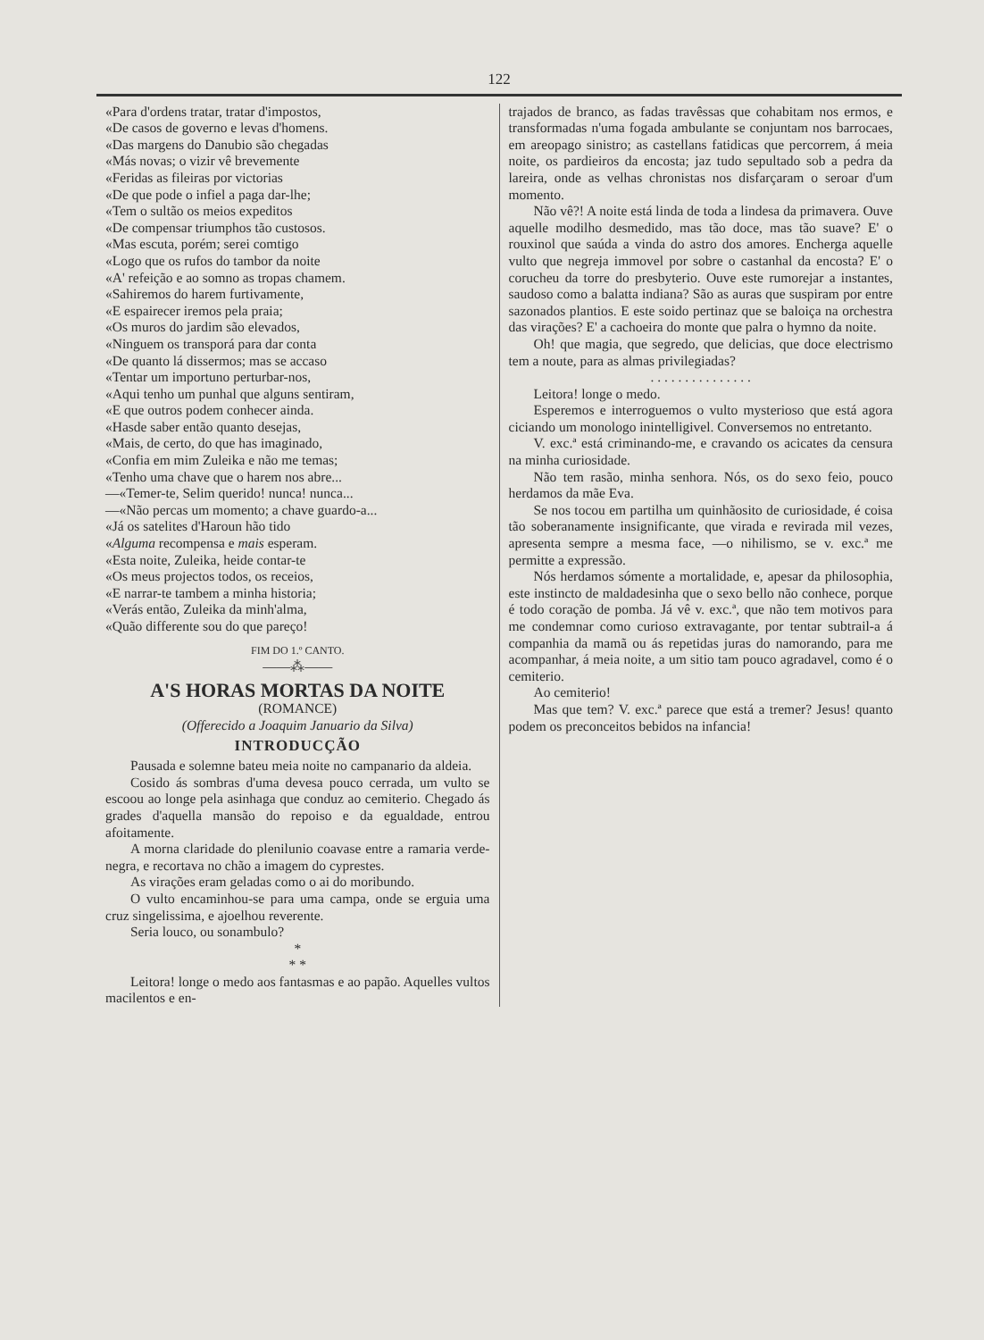122
«Para d'ordens tratar, tratar d'impostos,
«De casos de governo e levas d'homens.
«Das margens do Danubio são chegadas
«Más novas; o vizir vê brevemente
«Feridas as fileiras por victorias
«De que pode o infiel a paga dar-lhe;
«Tem o sultão os meios expeditos
«De compensar triumphos tão custosos.
«Mas escuta, porém; serei comtigo
«Logo que os rufos do tambor da noite
«A' refeição e ao somno as tropas chamem.
«Sahiremos do harem furtivamente,
«E espairecer iremos pela praia;
«Os muros do jardim são elevados,
«Ninguem os transporá para dar conta
«De quanto lá dissermos; mas se accaso
«Tentar um importuno perturbar-nos,
«Aqui tenho um punhal que alguns sentiram,
«E que outros podem conhecer ainda.
«Hasde saber então quanto desejas,
«Mais, de certo, do que has imaginado,
«Confia em mim Zuleika e não me temas;
«Tenho uma chave que o harem nos abre...
—«Temer-te, Selim querido! nunca! nunca...
—«Não percas um momento; a chave guardo-a...
«Já os satelites d'Haroun hão tido
«Alguma recompensa e mais esperam.
«Esta noite, Zuleika, heide contar-te
«Os meus projectos todos, os receios,
«E narrar-te tambem a minha historia;
«Verás então, Zuleika da minh'alma,
«Quão differente sou do que pareço!
FIM DO 1.º CANTO.
——⁂——
A'S HORAS MORTAS DA NOITE
(ROMANCE)
(Offerecido a Joaquim Januario da Silva)
INTRODUCÇÃO
Pausada e solemne bateu meia noite no campanario da aldeia.
Cosido ás sombras d'uma devesa pouco cerrada, um vulto se escoou ao longe pela asinhaga que conduz ao cemiterio. Chegado ás grades d'aquella mansão do repoiso e da egualdade, entrou afoitamente.
A morna claridade do plenilunio coavase entre a ramaria verde-negra, e recortava no chão a imagem do cyprestes.
As virações eram geladas como o ai do moribundo.
O vulto encaminhou-se para uma campa, onde se erguia uma cruz singelissima, e ajoelhou reverente.
Seria louco, ou sonambulo?
*
* *
Leitora! longe o medo aos fantasmas e ao papão. Aquelles vultos macilentos e en-
trajados de branco, as fadas travêssas que cohabitam nos ermos, e transformadas n'uma fogada ambulante se conjuntam nos barrocaes, em areopago sinistro; as castellans fatidicas que percorrem, á meia noite, os pardieiros da encosta; jaz tudo sepultado sob a pedra da lareira, onde as velhas chronistas nos disfarçaram o seroar d'um momento.
Não vê?! A noite está linda de toda a lindesa da primavera. Ouve aquelle modilho desmedido, mas tão doce, mas tão suave? E' o rouxinol que saúda a vinda do astro dos amores. Encherga aquelle vulto que negreja immovel por sobre o castanhal da encosta? E' o coruchеu da torre do presbyterio. Ouve este rumorejar a instantes, saudoso como a balatta indiana? São as auras que suspiram por entre sazonados plantios. E este soido pertinaz que se baloiça na orchestra das virações? E' a cachoeira do monte que palra o hymno da noite.
Oh! que magia, que segredo, que delicias, que doce electrismo tem a noute, para as almas privilegiadas?
. . . . . . . . . . . . . . .
Leitora! longe o medo.
Esperemos e interroguemos o vulto mysterioso que está agora ciciando um monologo inintelligivel. Conversemos no entretanto.
V. exc.ª está criminando-me, e cravando os acicates da censura na minha curiosidade.
Não tem rasão, minha senhora. Nós, os do sexo feio, pouco herdamos da mãe Eva.
Se nos tocou em partilha um quinhãosito de curiosidade, é coisa tão soberanamente insignificante, que virada e revirada mil vezes, apresenta sempre a mesma face, —o nihilismo, se v. exc.ª me permitte a expressão.
Nós herdamos sómente a mortalidade, e, apesar da philosophia, este instincto de maldadesinha que o sexo bello não conhece, porque é todo coração de pomba. Já vê v. exc.ª, que não tem motivos para me condemnar como curioso extravagante, por tentar subtrail-a á companhia da mamã ou ás repetidas juras do namorando, para me acompanhar, á meia noite, a um sitio tam pouco agradavel, como é o cemiterio.
Ao cemiterio!
Mas que tem? V. exc.ª parece que está a tremer? Jesus! quanto podem os preconceitos bebidos na infancia!